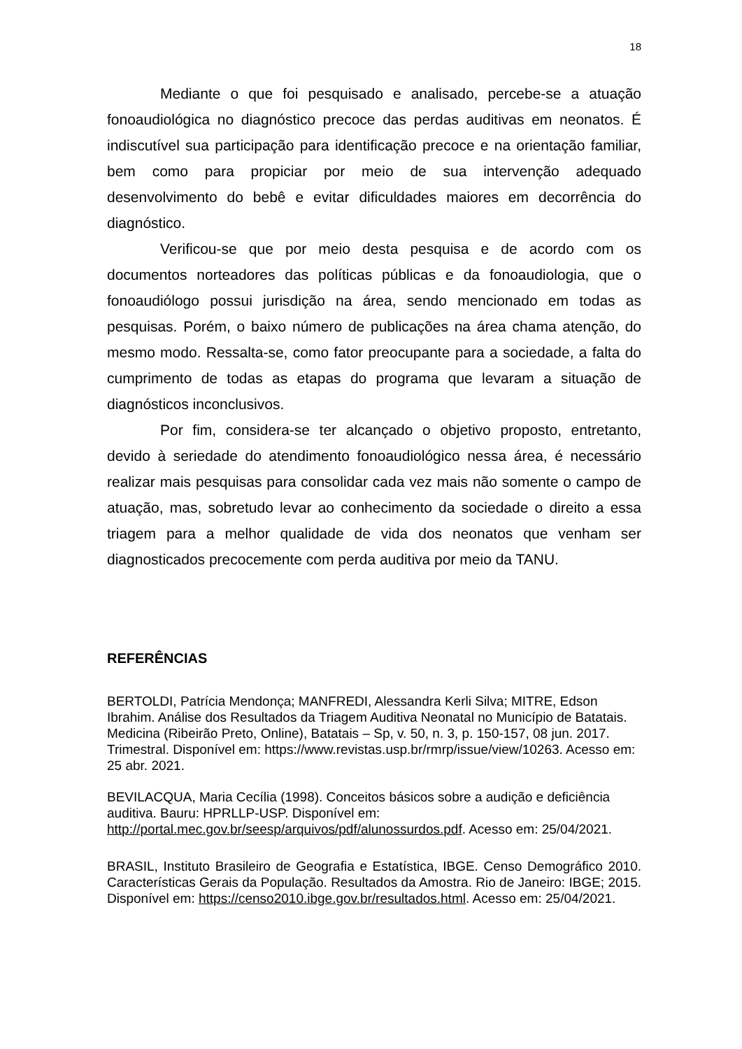18
Mediante o que foi pesquisado e analisado, percebe-se a atuação fonoaudiológica no diagnóstico precoce das perdas auditivas em neonatos. É indiscutível sua participação para identificação precoce e na orientação familiar, bem como para propiciar por meio de sua intervenção adequado desenvolvimento do bebê e evitar dificuldades maiores em decorrência do diagnóstico.
Verificou-se que por meio desta pesquisa e de acordo com os documentos norteadores das políticas públicas e da fonoaudiologia, que o fonoaudiólogo possui jurisdição na área, sendo mencionado em todas as pesquisas. Porém, o baixo número de publicações na área chama atenção, do mesmo modo. Ressalta-se, como fator preocupante para a sociedade, a falta do cumprimento de todas as etapas do programa que levaram a situação de diagnósticos inconclusivos.
Por fim, considera-se ter alcançado o objetivo proposto, entretanto, devido à seriedade do atendimento fonoaudiológico nessa área, é necessário realizar mais pesquisas para consolidar cada vez mais não somente o campo de atuação, mas, sobretudo levar ao conhecimento da sociedade o direito a essa triagem para a melhor qualidade de vida dos neonatos que venham ser diagnosticados precocemente com perda auditiva por meio da TANU.
REFERÊNCIAS
BERTOLDI, Patrícia Mendonça; MANFREDI, Alessandra Kerli Silva; MITRE, Edson Ibrahim. Análise dos Resultados da Triagem Auditiva Neonatal no Município de Batatais. Medicina (Ribeirão Preto, Online), Batatais – Sp, v. 50, n. 3, p. 150-157, 08 jun. 2017. Trimestral. Disponível em: https://www.revistas.usp.br/rmrp/issue/view/10263. Acesso em: 25 abr. 2021.
BEVILACQUA, Maria Cecília (1998). Conceitos básicos sobre a audição e deficiência auditiva. Bauru: HPRLLP-USP. Disponível em: http://portal.mec.gov.br/seesp/arquivos/pdf/alunossurdos.pdf. Acesso em: 25/04/2021.
BRASIL, Instituto Brasileiro de Geografia e Estatística, IBGE. Censo Demográfico 2010. Características Gerais da População. Resultados da Amostra. Rio de Janeiro: IBGE; 2015. Disponível em: https://censo2010.ibge.gov.br/resultados.html. Acesso em: 25/04/2021.